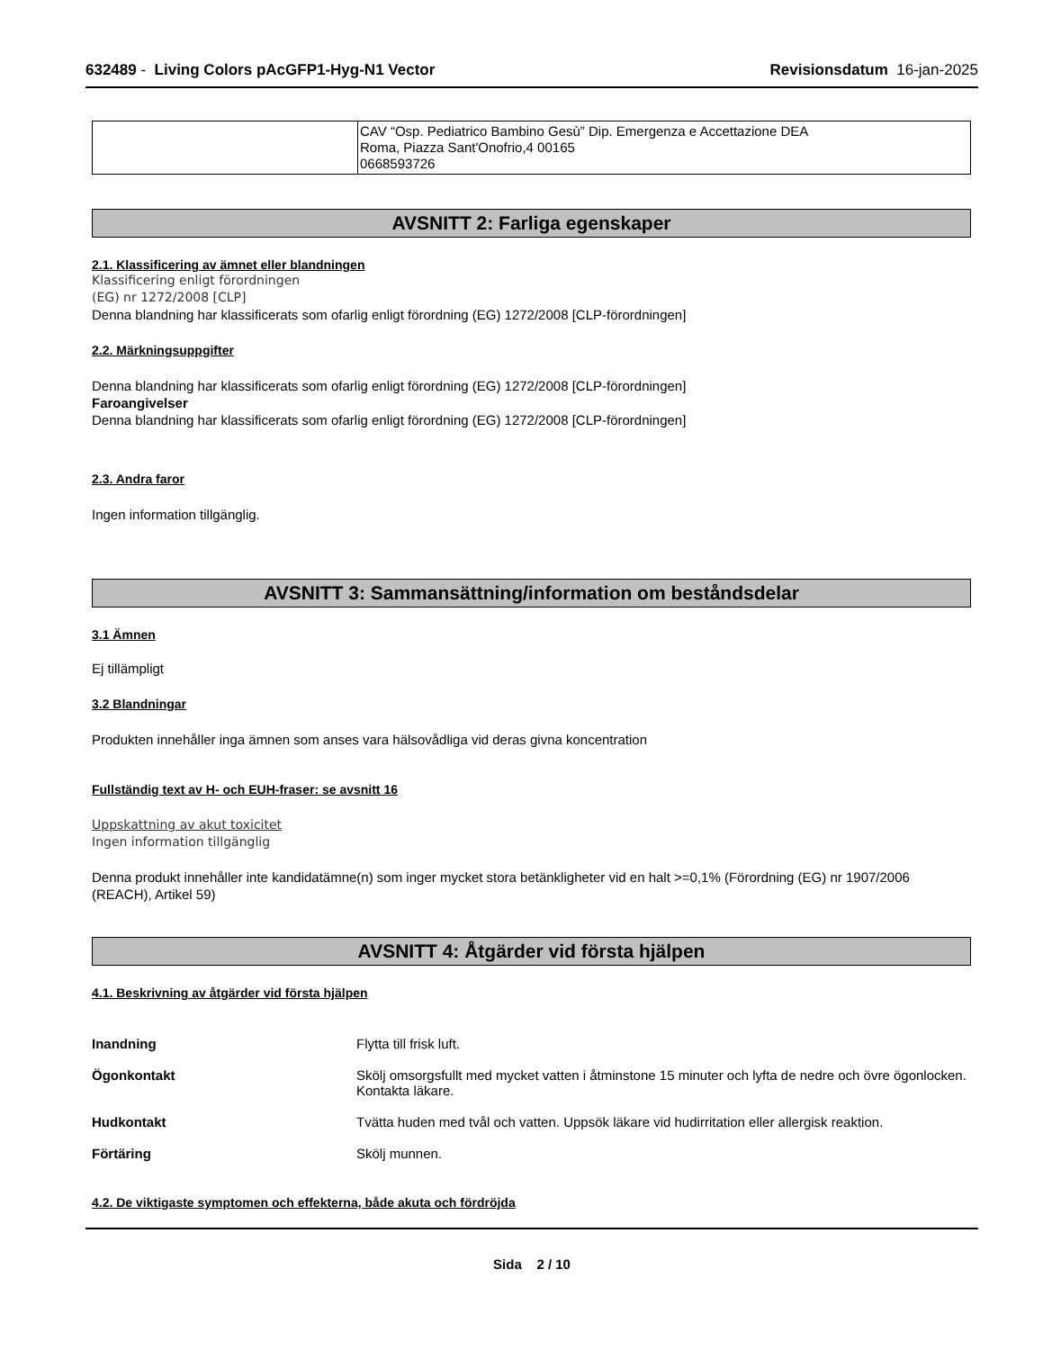632489 - Living Colors pAcGFP1-Hyg-N1 Vector Revisionsdatum 16-jan-2025
| | CAV “Osp. Pediatrico Bambino Gesù” Dip. Emergenza e Accettazione DEA Roma, Piazza Sant'Onofrio,4 00165 0668593726 |
AVSNITT 2: Farliga egenskaper
2.1. Klassificering av ämnet eller blandningen
Klassificering enligt förordningen
(EG) nr 1272/2008 [CLP]
Denna blandning har klassificerats som ofarlig enligt förordning (EG) 1272/2008 [CLP-förordningen]
2.2. Märkningsuppgifter
Denna blandning har klassificerats som ofarlig enligt förordning (EG) 1272/2008 [CLP-förordningen]
Faroangivelser
Denna blandning har klassificerats som ofarlig enligt förordning (EG) 1272/2008 [CLP-förordningen]
2.3. Andra faror
Ingen information tillgänglig.
AVSNITT 3: Sammansättning/information om beståndsdelar
3.1 Ämnen
Ej tillämpligt
3.2 Blandningar
Produkten innehåller inga ämnen som anses vara hälsovådliga vid deras givna koncentration
Fullständig text av H- och EUH-fraser: se avsnitt 16
Uppskattning av akut toxicitet
Ingen information tillgänglig
Denna produkt innehåller inte kandidatämne(n) som inger mycket stora betänkligheter vid en halt >=0,1% (Förordning (EG) nr 1907/2006 (REACH), Artikel 59)
AVSNITT 4: Åtgärder vid första hjälpen
4.1. Beskrivning av åtgärder vid första hjälpen
Inandning Flytta till frisk luft.
Ögonkontakt Skölj omsorgsfullt med mycket vatten i åtminstone 15 minuter och lyfta de nedre och övre ögonlocken. Kontakta läkare.
Hudkontakt Tvätta huden med tvål och vatten. Uppsök läkare vid hudirritation eller allergisk reaktion.
Förtäring Skölj munnen.
4.2. De viktigaste symptomen och effekterna, både akuta och fördröjda
Sida 2 / 10